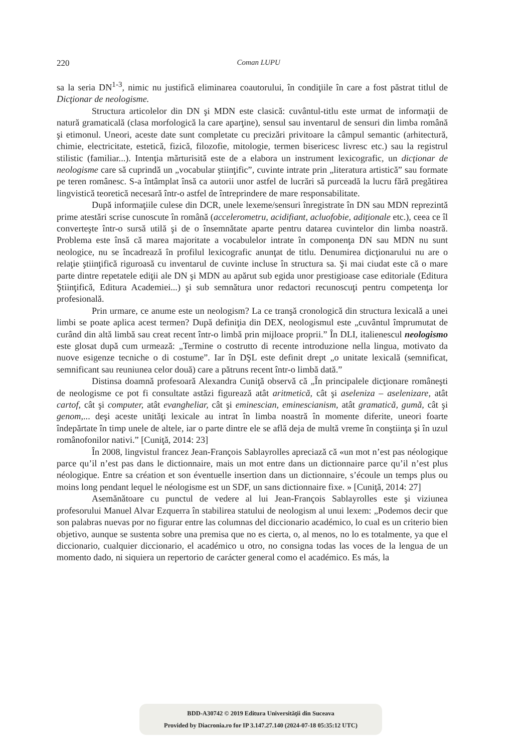220
Coman LUPU
sa la seria DN<sup>1-3</sup>, nimic nu justifică eliminarea coautorului, în condiţiile în care a fost păstrat titlul de Dicţionar de neologisme.
Structura articolelor din DN şi MDN este clasică: cuvântul-titlu este urmat de informaţii de natură gramaticală (clasa morfologică la care aparţine), sensul sau inventarul de sensuri din limba română şi etimonul. Uneori, aceste date sunt completate cu precizări privitoare la câmpul semantic (arhitectură, chimie, electricitate, estetică, fizică, filozofie, mitologie, termen bisericesc livresc etc.) sau la registrul stilistic (familiar...). Intenţia mărturisită este de a elabora un instrument lexicografic, un dicţionar de neologisme care să cuprindă un „vocabular ştiinţific”, cuvinte intrate prin „literatura artistică” sau formate pe teren românesc. S-a întâmplat însă ca autorii unor astfel de lucrări să purceadă la lucru fără pregătirea lingvistică teoretică necesară într-o astfel de întreprindere de mare responsabilitate.
După informaţiile culese din DCR, unele lexeme/sensuri înregistrate în DN sau MDN reprezintă prime atestări scrise cunoscute în română (accelerometru, acidifiant, acluofobie, adiţionale etc.), ceea ce îl converteşte într-o sursă utilă şi de o însemnătate aparte pentru datarea cuvintelor din limba noastră. Problema este însă că marea majoritate a vocabulelor intrate în componenţa DN sau MDN nu sunt neologice, nu se încadrează în profilul lexicografic anunţat de titlu. Denumirea dicţionarului nu are o relaţie ştiinţifică riguroasă cu inventarul de cuvinte incluse în structura sa. Şi mai ciudat este că o mare parte dintre repetatele ediţii ale DN şi MDN au apărut sub egida unor prestigioase case editoriale (Editura Ştiinţifică, Editura Academiei...) şi sub semnătura unor redactori recunoscuţi pentru competenţa lor profesională.
Prin urmare, ce anume este un neologism? La ce tranşă cronologică din structura lexicală a unei limbi se poate aplica acest termen? După definiţia din DEX, neologismul este „cuvântul împrumutat de curând din altă limbă sau creat recent într-o limbă prin mijloace proprii.” În DLI, italienescul neologismo este glosat după cum urmează: „Termine o costrutto di recente introduzione nella lingua, motivato da nuove esigenze tecniche o di costume”. Iar în DŞL este definit drept „o unitate lexicală (semnificat, semnificant sau reuniunea celor două) care a pătruns recent într-o limbă dată.”
Distinsa doamnă profesoară Alexandra Cuniţă observă că „În principalele dicţionare româneşti de neologisme ce pot fi consultate astăzi figurează atât aritmetică, cât şi aseleniza – aselenizare, atât cartof, cât şi computer, atât evangheliar, cât şi eminescian, eminescianism, atât gramatică, gumă, cât şi genom,... deşi aceste unităţi lexicale au intrat în limba noastră în momente diferite, uneori foarte îndepărtate în timp unele de altele, iar o parte dintre ele se află deja de multă vreme în conştiinţa şi în uzul românofonilor nativi.” [Cuniţă, 2014: 23]
În 2008, lingvistul francez Jean-François Sablayrolles apreciază că «un mot n’est pas néologique parce qu’il n’est pas dans le dictionnaire, mais un mot entre dans un dictionnaire parce qu’il n’est plus néologique. Entre sa création et son éventuelle insertion dans un dictionnaire, s’écoule un temps plus ou moins long pendant lequel le néologisme est un SDF, un sans dictionnaire fixe. » [Cuniţă, 2014: 27]
Asemănătoare cu punctul de vedere al lui Jean-François Sablayrolles este şi viziunea profesorului Manuel Alvar Ezquerra în stabilirea statului de neologism al unui lexem: „Podemos decir que son palabras nuevas por no figurar entre las columnas del diccionario académico, lo cual es un criterio bien objetivo, aunque se sustenta sobre una premisa que no es cierta, o, al menos, no lo es totalmente, ya que el diccionario, cualquier diccionario, el académico u otro, no consigna todas las voces de la lengua de un momento dado, ni siquiera un repertorio de carácter general como el académico. Es más, la
BDD-A30742 © 2019 Editura Universităţii din Suceava
Provided by Diacronia.ro for IP 3.147.27.140 (2024-07-18 05:35:12 UTC)